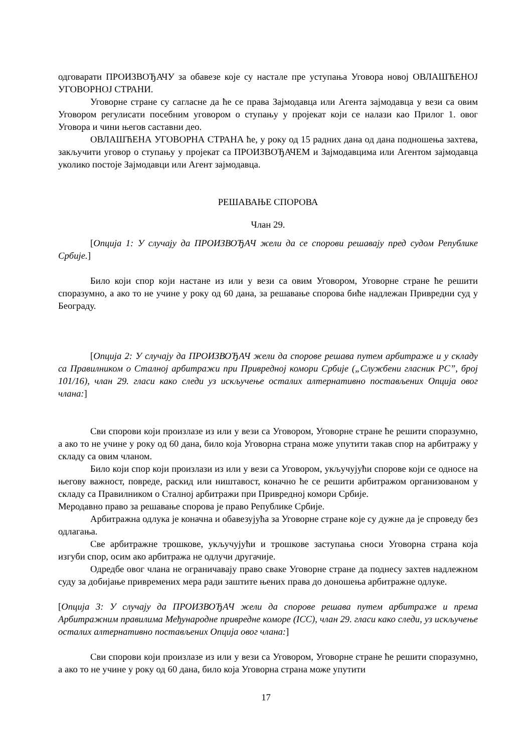одговарати ПРОИЗВОЂАЧУ за обавезе које су настале пре уступања Уговора новој ОВЛАШЋЕНОЈ УГОВОРНОЈ СТРАНИ.
Уговорне стране су сагласне да ће се права Зајмодавца или Агента зајмодавца у вези са овим Уговором регулисати посебним уговором о ступању у пројекат који се налази као Прилог 1. овог Уговора и чини његов саставни део.
ОВЛАШЋЕНА УГОВОРНА СТРАНА ће, у року од 15 радних дана од дана подношења захтева, закључити уговор о ступању у пројекат са ПРОИЗВОЂАЧЕМ и Зајмодавцима или Агентом зајмодавца уколико постоје Зајмодавци или Агент зајмодавца.
РЕШАВАЊЕ СПОРОВА
Члан 29.
[Опција 1: У случају да ПРОИЗВОЂАЧ жели да се спорови решавају пред судом Републике Србије.]
Било који спор који настане из или у вези са овим Уговором, Уговорне стране ће решити споразумно, а ако то не учине у року од 60 дана, за решавање спорова биће надлежан Привредни суд у Београду.
[Опција 2: У случају да ПРОИЗВОЂАЧ жели да спорове решава путем арбитраже и у складу са Правилником о Сталној арбитражи при Привредној комори Србије („Службени гласник РС”, број 101/16), члан 29. гласи како следи уз искључење осталих алтернативно постављених Опција овог члана:]
Сви спорови који произлазе из или у вези са Уговором, Уговорне стране ће решити споразумно, а ако то не учине у року од 60 дана, било која Уговорна страна може упутити такав спор на арбитражу у складу са овим чланом.
Било који спор који произлази из или у вези са Уговором, укључујући спорове који се односе на његову важност, повреде, раскид или ништавост, коначно ће се решити арбитражом организованом у складу са Правилником о Сталној арбитражи при Привредној комори Србије.
Меродавно право за решавање спорова је право Републике Србије.
Арбитражна одлука је коначна и обавезујућа за Уговорне стране које су дужне да је спроведу без одлагања.
Све арбитражне трошкове, укључујући и трошкове заступања сноси Уговорна страна која изгуби спор, осим ако арбитража не одлучи другачије.
Одредбе овог члана не ограничавају право сваке Уговорне стране да поднесу захтев надлежном суду за добијање привремених мера ради заштите њених права до доношења арбитражне одлуке.
[Опција 3: У случају да ПРОИЗВОЂАЧ жели да спорове решава путем арбитраже и према Арбитражним правилима Међународне привредне коморе (ICC), члан 29. гласи како следи, уз искључење осталих алтернативно постављених Опција овог члана:]
Сви спорови који произлазе из или у вези са Уговором, Уговорне стране ће решити споразумно, а ако то не учине у року од 60 дана, било која Уговорна страна може упутити
17